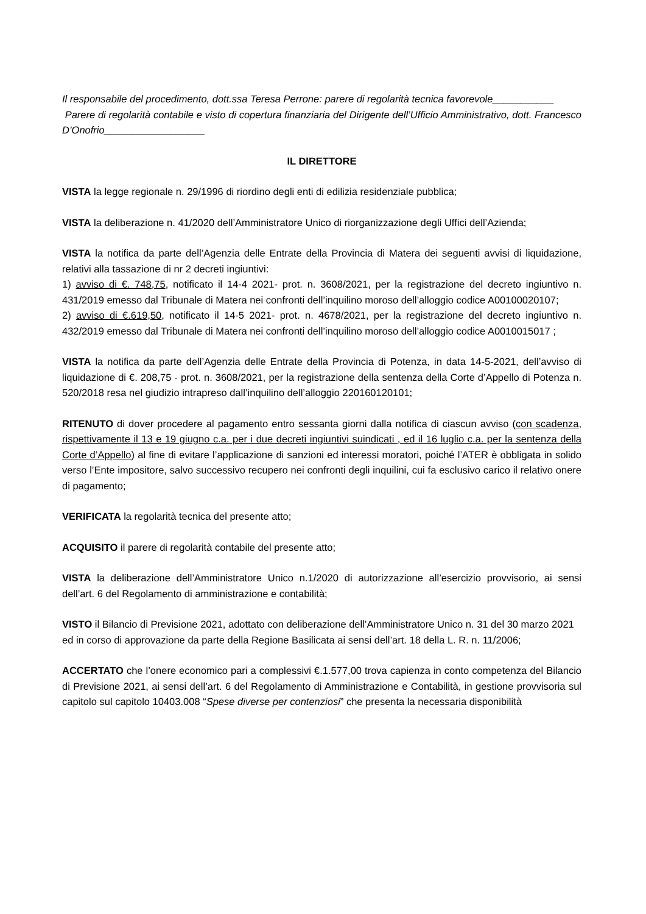Il responsabile del procedimento, dott.ssa Teresa Perrone: parere di regolarità tecnica favorevole___________
Parere di regolarità contabile e visto di copertura finanziaria del Dirigente dell’Ufficio Amministrativo, dott. Francesco D’Onofrio__________________
IL DIRETTORE
VISTA la legge regionale n. 29/1996 di riordino degli enti di edilizia residenziale pubblica;
VISTA la deliberazione n. 41/2020 dell’Amministratore Unico di riorganizzazione degli Uffici dell’Azienda;
VISTA la notifica da parte dell’Agenzia delle Entrate della Provincia di Matera dei seguenti avvisi di liquidazione, relativi alla tassazione di nr 2 decreti ingiuntivi:
1) avviso di €. 748,75, notificato il 14-4 2021- prot. n. 3608/2021, per la registrazione del decreto ingiuntivo n. 431/2019 emesso dal Tribunale di Matera nei confronti dell’inquilino moroso dell’alloggio codice A00100020107;
2) avviso di €.619,50, notificato il 14-5 2021- prot. n. 4678/2021, per la registrazione del decreto ingiuntivo n. 432/2019 emesso dal Tribunale di Matera nei confronti dell’inquilino moroso dell’alloggio codice A0010015017 ;
VISTA la notifica da parte dell’Agenzia delle Entrate della Provincia di Potenza, in data 14-5-2021, dell’avviso di liquidazione di €. 208,75 - prot. n. 3608/2021, per la registrazione della sentenza della Corte d’Appello di Potenza n. 520/2018 resa nel giudizio intrapreso dall’inquilino dell’alloggio 220160120101;
RITENUTO di dover procedere al pagamento entro sessanta giorni dalla notifica di ciascun avviso (con scadenza, rispettivamente il 13 e 19 giugno c.a. per i due decreti ingiuntivi suindicati , ed il 16 luglio c.a. per la sentenza della Corte d’Appello) al fine di evitare l’applicazione di sanzioni ed interessi moratori, poiché l’ATER è obbligata in solido verso l’Ente impositore, salvo successivo recupero nei confronti degli inquilini, cui fa esclusivo carico il relativo onere di pagamento;
VERIFICATA la regolarità tecnica del presente atto;
ACQUISITO il parere di regolarità contabile del presente atto;
VISTA la deliberazione dell’Amministratore Unico n.1/2020 di autorizzazione all’esercizio provvisorio, ai sensi dell’art. 6 del Regolamento di amministrazione e contabilità;
VISTO il Bilancio di Previsione 2021, adottato con deliberazione dell’Amministratore Unico n. 31 del 30 marzo 2021 ed in corso di approvazione da parte della Regione Basilicata ai sensi dell’art. 18 della L. R. n. 11/2006;
ACCERTATO che l’onere economico pari a complessivi €.1.577,00 trova capienza in conto competenza del Bilancio di Previsione 2021, ai sensi dell’art. 6 del Regolamento di Amministrazione e Contabilità, in gestione provvisoria sul capitolo sul capitolo 10403.008 “Spese diverse per contenziosi” che presenta la necessaria disponibilità